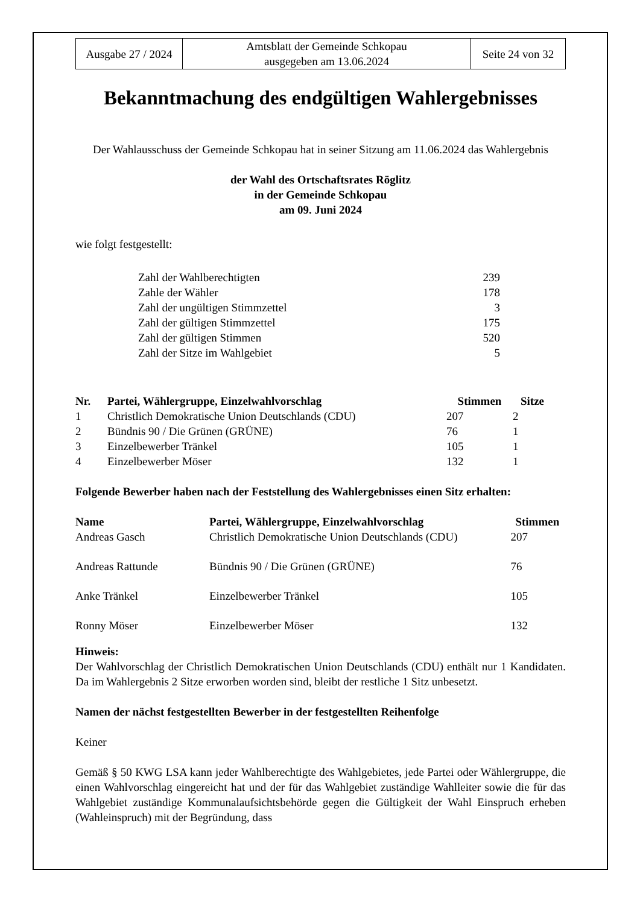| Ausgabe 27 / 2024 | Amtsblatt der Gemeinde Schkopau ausgegeben am 13.06.2024 | Seite 24 von 32 |
Bekanntmachung des endgültigen Wahlergebnisses
Der Wahlausschuss der Gemeinde Schkopau hat in seiner Sitzung am 11.06.2024 das Wahlergebnis
der Wahl des Ortschaftsrates Röglitz
in der Gemeinde Schkopau
am 09. Juni 2024
wie folgt festgestellt:
| Zahl der Wahlberechtigten | 239 |
| Zahle der Wähler | 178 |
| Zahl der ungültigen Stimmzettel | 3 |
| Zahl der gültigen Stimmzettel | 175 |
| Zahl der gültigen Stimmen | 520 |
| Zahl der Sitze im Wahlgebiet | 5 |
| Nr. | Partei, Wählergruppe, Einzelwahlvorschlag | Stimmen | Sitze |
| --- | --- | --- | --- |
| 1 | Christlich Demokratische Union Deutschlands (CDU) | 207 | 2 |
| 2 | Bündnis 90 / Die Grünen (GRÜNE) | 76 | 1 |
| 3 | Einzelbewerber Tränkel | 105 | 1 |
| 4 | Einzelbewerber Möser | 132 | 1 |
Folgende Bewerber haben nach der Feststellung des Wahlergebnisses einen Sitz erhalten:
| Name | Partei, Wählergruppe, Einzelwahlvorschlag | Stimmen |
| --- | --- | --- |
| Andreas Gasch | Christlich Demokratische Union Deutschlands (CDU) | 207 |
| Andreas Rattunde | Bündnis 90 / Die Grünen (GRÜNE) | 76 |
| Anke Tränkel | Einzelbewerber Tränkel | 105 |
| Ronny Möser | Einzelbewerber Möser | 132 |
Hinweis:
Der Wahlvorschlag der Christlich Demokratischen Union Deutschlands (CDU) enthält nur 1 Kandidaten. Da im Wahlergebnis 2 Sitze erworben worden sind, bleibt der restliche 1 Sitz unbesetzt.
Namen der nächst festgestellten Bewerber in der festgestellten Reihenfolge
Keiner
Gemäß § 50 KWG LSA kann jeder Wahlberechtigte des Wahlgebietes, jede Partei oder Wählergruppe, die einen Wahlvorschlag eingereicht hat und der für das Wahlgebiet zuständige Wahlleiter sowie die für das Wahlgebiet zuständige Kommunalaufsichtsbehörde gegen die Gültigkeit der Wahl Einspruch erheben (Wahleinspruch) mit der Begründung, dass